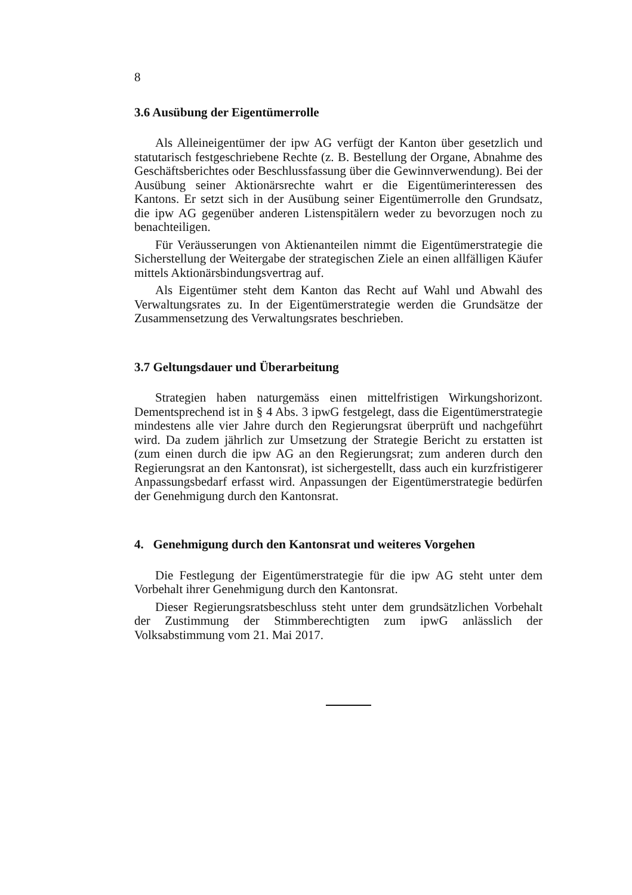8
3.6 Ausübung der Eigentümerrolle
Als Alleineigentümer der ipw AG verfügt der Kanton über gesetzlich und statutarisch festgeschriebene Rechte (z. B. Bestellung der Organe, Abnahme des Geschäftsberichtes oder Beschlussfassung über die Gewinnverwendung). Bei der Ausübung seiner Aktionärsrechte wahrt er die Eigentümerinteressen des Kantons. Er setzt sich in der Ausübung seiner Eigentümerrolle den Grundsatz, die ipw AG gegenüber anderen Listenspitälern weder zu bevorzugen noch zu benachteiligen.
Für Veräusserungen von Aktienanteilen nimmt die Eigentümerstrategie die Sicherstellung der Weitergabe der strategischen Ziele an einen allfälligen Käufer mittels Aktionärsbindungsvertrag auf.
Als Eigentümer steht dem Kanton das Recht auf Wahl und Abwahl des Verwaltungsrates zu. In der Eigentümerstrategie werden die Grundsätze der Zusammensetzung des Verwaltungsrates beschrieben.
3.7 Geltungsdauer und Überarbeitung
Strategien haben naturgemäss einen mittelfristigen Wirkungshorizont. Dementsprechend ist in § 4 Abs. 3 ipwG festgelegt, dass die Eigentümerstrategie mindestens alle vier Jahre durch den Regierungsrat überprüft und nachgeführt wird. Da zudem jährlich zur Umsetzung der Strategie Bericht zu erstatten ist (zum einen durch die ipw AG an den Regierungsrat; zum anderen durch den Regierungsrat an den Kantonsrat), ist sichergestellt, dass auch ein kurzfristigerer Anpassungsbedarf erfasst wird. Anpassungen der Eigentümerstrategie bedürfen der Genehmigung durch den Kantonsrat.
4. Genehmigung durch den Kantonsrat und weiteres Vorgehen
Die Festlegung der Eigentümerstrategie für die ipw AG steht unter dem Vorbehalt ihrer Genehmigung durch den Kantonsrat.
Dieser Regierungsratsbeschluss steht unter dem grundsätzlichen Vorbehalt der Zustimmung der Stimmberechtigten zum ipwG anlässlich der Volksabstimmung vom 21. Mai 2017.